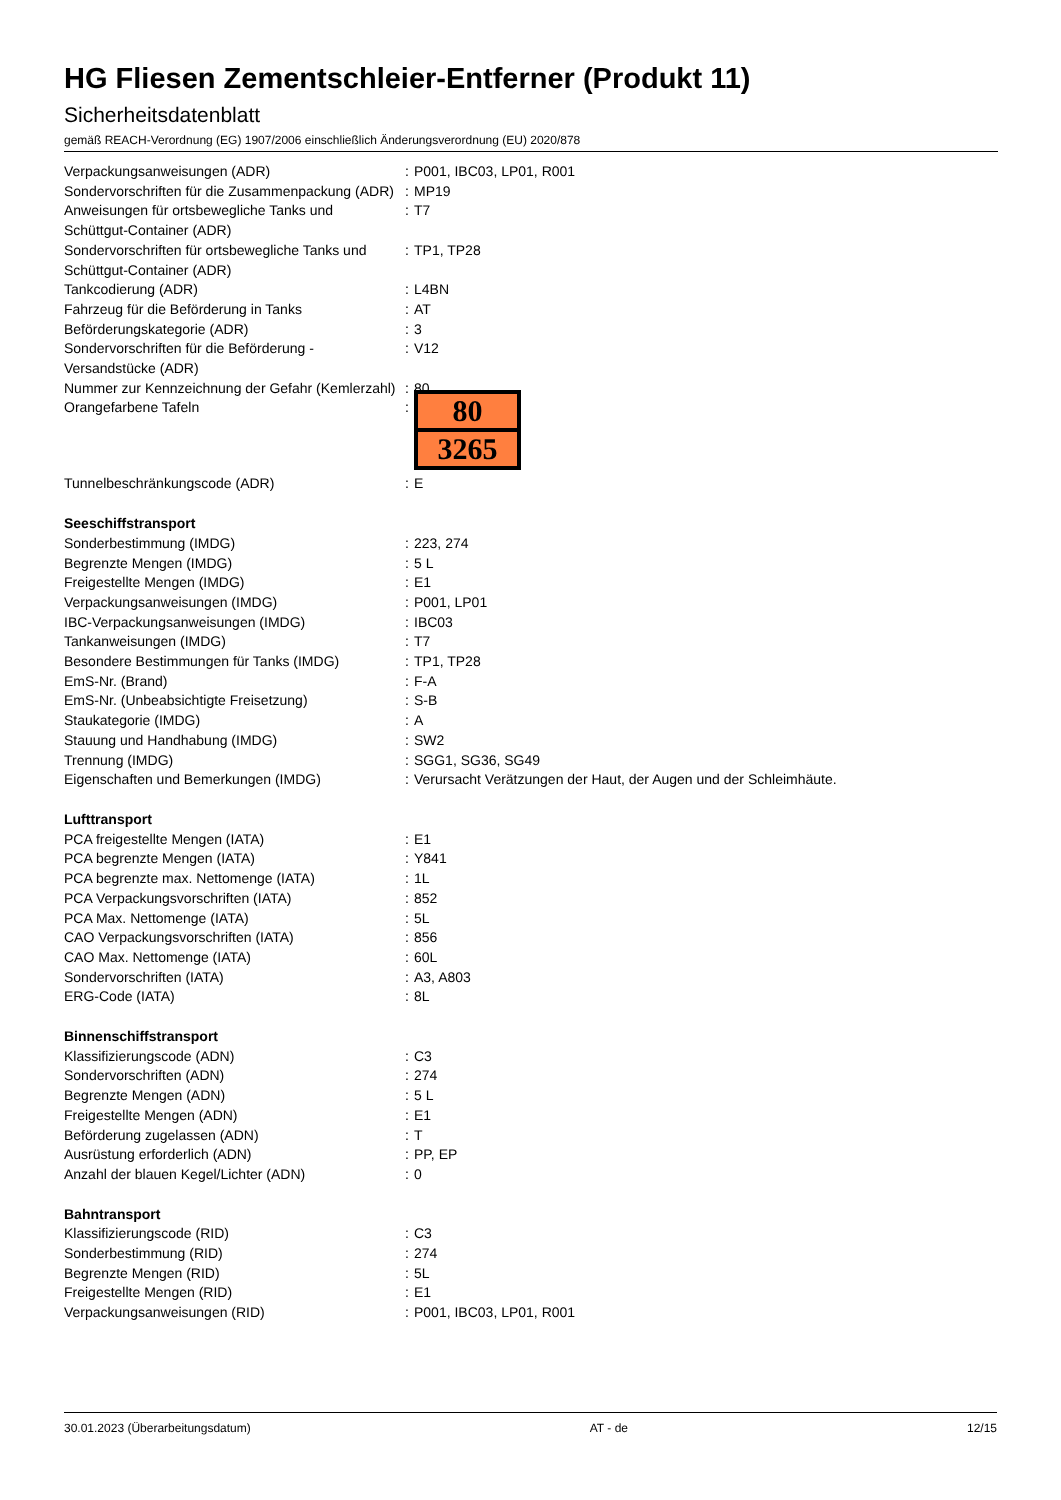HG Fliesen Zementschleier-Entferner (Produkt 11)
Sicherheitsdatenblatt
gemäß REACH-Verordnung (EG) 1907/2006 einschließlich Änderungsverordnung (EU) 2020/878
| Verpackungsanweisungen (ADR) | : | P001, IBC03, LP01, R001 |
| Sondervorschriften für die Zusammenpackung (ADR) | : | MP19 |
| Anweisungen für ortsbewegliche Tanks und Schüttgut-Container (ADR) | : | T7 |
| Sondervorschriften für ortsbewegliche Tanks und Schüttgut-Container (ADR) | : | TP1, TP28 |
| Tankcodierung (ADR) | : | L4BN |
| Fahrzeug für die Beförderung in Tanks | : | AT |
| Beförderungskategorie (ADR) | : | 3 |
| Sondervorschriften für die Beförderung - Versandstücke (ADR) | : | V12 |
| Nummer zur Kennzeichnung der Gefahr (Kemlerzahl) | : | 80 |
| Orangefarbene Tafeln | : | 80 3265 |
| Tunnelbeschränkungscode (ADR) | : | E |
| Seeschiffstransport | | |
| Sonderbestimmung (IMDG) | : | 223, 274 |
| Begrenzte Mengen (IMDG) | : | 5 L |
| Freigestellte Mengen (IMDG) | : | E1 |
| Verpackungsanweisungen (IMDG) | : | P001, LP01 |
| IBC-Verpackungsanweisungen (IMDG) | : | IBC03 |
| Tankanweisungen (IMDG) | : | T7 |
| Besondere Bestimmungen für Tanks (IMDG) | : | TP1, TP28 |
| EmS-Nr. (Brand) | : | F-A |
| EmS-Nr. (Unbeabsichtigte Freisetzung) | : | S-B |
| Staukategorie (IMDG) | : | A |
| Stauung und Handhabung (IMDG) | : | SW2 |
| Trennung (IMDG) | : | SGG1, SG36, SG49 |
| Eigenschaften und Bemerkungen (IMDG) | : | Verursacht Verätzungen der Haut, der Augen und der Schleimhäute. |
| Lufttransport | | |
| PCA freigestellte Mengen (IATA) | : | E1 |
| PCA begrenzte Mengen (IATA) | : | Y841 |
| PCA begrenzte max. Nettomenge (IATA) | : | 1L |
| PCA Verpackungsvorschriften (IATA) | : | 852 |
| PCA Max. Nettomenge (IATA) | : | 5L |
| CAO Verpackungsvorschriften (IATA) | : | 856 |
| CAO Max. Nettomenge (IATA) | : | 60L |
| Sondervorschriften (IATA) | : | A3, A803 |
| ERG-Code (IATA) | : | 8L |
| Binnenschiffstransport | | |
| Klassifizierungscode (ADN) | : | C3 |
| Sondervorschriften (ADN) | : | 274 |
| Begrenzte Mengen (ADN) | : | 5 L |
| Freigestellte Mengen (ADN) | : | E1 |
| Beförderung zugelassen (ADN) | : | T |
| Ausrüstung erforderlich (ADN) | : | PP, EP |
| Anzahl der blauen Kegel/Lichter (ADN) | : | 0 |
| Bahntransport | | |
| Klassifizierungscode (RID) | : | C3 |
| Sonderbestimmung (RID) | : | 274 |
| Begrenzte Mengen (RID) | : | 5L |
| Freigestellte Mengen (RID) | : | E1 |
| Verpackungsanweisungen (RID) | : | P001, IBC03, LP01, R001 |
30.01.2023 (Überarbeitungsdatum) AT - de 12/15